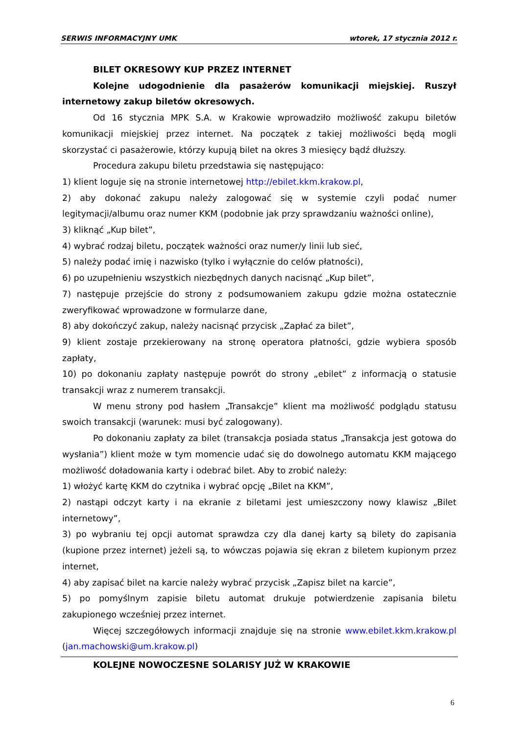SERWIS INFORMACYJNY UMK wtorek, 17 stycznia 2012 r.
BILET OKRESOWY KUP PRZEZ INTERNET
Kolejne udogodnienie dla pasażerów komunikacji miejskiej. Ruszył internetowy zakup biletów okresowych.
Od 16 stycznia MPK S.A. w Krakowie wprowadziło możliwość zakupu biletów komunikacji miejskiej przez internet. Na początek z takiej możliwości będą mogli skorzystać ci pasażerowie, którzy kupują bilet na okres 3 miesięcy bądź dłuższy.
Procedura zakupu biletu przedstawia się następująco:
1) klient loguje się na stronie internetowej http://ebilet.kkm.krakow.pl,
2) aby dokonać zakupu należy zalogować się w systemie czyli podać numer legitymacji/albumu oraz numer KKM (podobnie jak przy sprawdzaniu ważności online),
3) kliknąć „Kup bilet”,
4) wybrać rodzaj biletu, początek ważności oraz numer/y linii lub sieć,
5) należy podać imię i nazwisko (tylko i wyłącznie do celów płatności),
6) po uzupełnieniu wszystkich niezbędnych danych nacisnąć „Kup bilet”,
7) następuje przejście do strony z podsumowaniem zakupu gdzie można ostatecznie zweryfikować wprowadzone w formularze dane,
8) aby dokończyć zakup, należy nacisnąć przycisk „Zapłać za bilet”,
9) klient zostaje przekierowany na stronę operatora płatności, gdzie wybiera sposób zapłaty,
10) po dokonaniu zapłaty następuje powrót do strony „ebilet” z informacją o statusie transakcji wraz z numerem transakcji.
W menu strony pod hasłem „Transakcje” klient ma możliwość podglądu statusu swoich transakcji (warunek: musi być zalogowany).
Po dokonaniu zapłaty za bilet (transakcja posiada status „Transakcja jest gotowa do wysłania”) klient może w tym momencie udać się do dowolnego automatu KKM mającego możliwość doładowania karty i odebrać bilet. Aby to zrobić należy:
1) włożyć kartę KKM do czytnika i wybrać opcję „Bilet na KKM”,
2) nastąpi odczyt karty i na ekranie z biletami jest umieszczony nowy klawisz „Bilet internetowy”,
3) po wybraniu tej opcji automat sprawdza czy dla danej karty są bilety do zapisania (kupione przez internet) jeżeli są, to wówczas pojawia się ekran z biletem kupionym przez internet,
4) aby zapisać bilet na karcie należy wybrać przycisk „Zapisz bilet na karcie”,
5) po pomyślnym zapisie biletu automat drukuje potwierdzenie zapisania biletu zakupionego wcześniej przez internet.
Więcej szczegółowych informacji znajduje się na stronie www.ebilet.kkm.krakow.pl (jan.machowski@um.krakow.pl)
KOLEJNE NOWOCZESNE SOLARISY JUŻ W KRAKOWIE
6